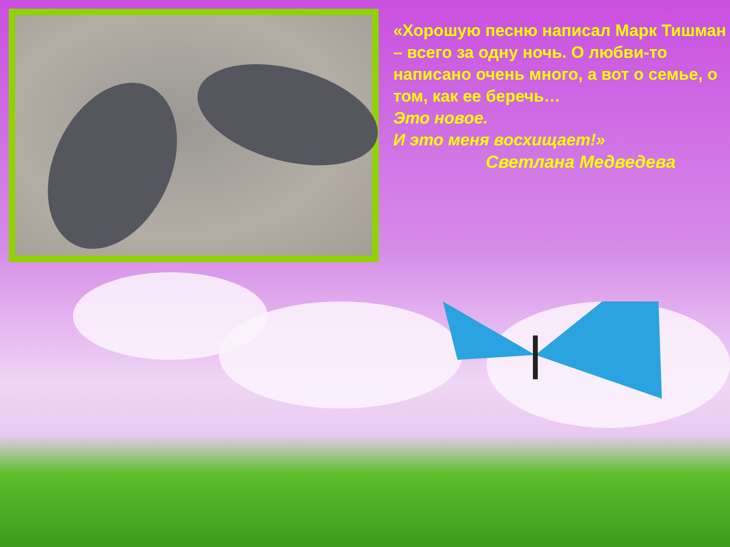«Хорошую песню написал Марк Тишман – всего за одну ночь. О любви-то написано очень много, а вот о семье, о том, как ее беречь…
Это новое.
И это меня восхищает!»
Светлана Медведева